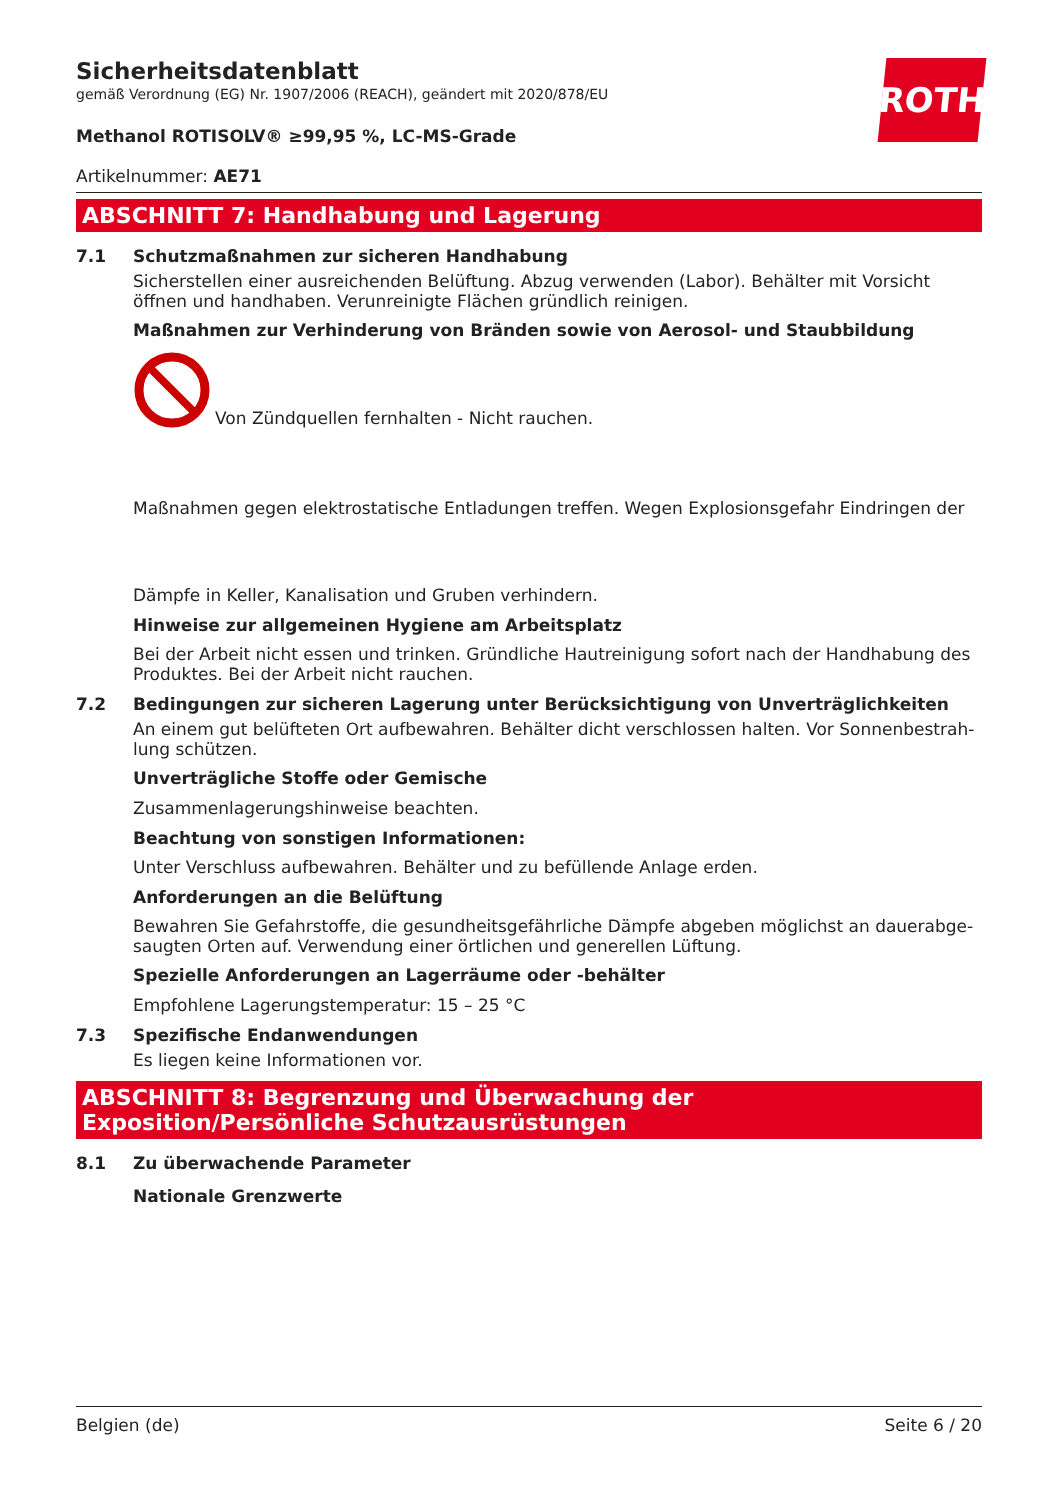ROTH
Sicherheitsdatenblatt
gemäß Verordnung (EG) Nr. 1907/2006 (REACH), geändert mit 2020/878/EU
Methanol ROTISOLV® ≥99,95 %, LC-MS-Grade
Artikelnummer: AE71
ABSCHNITT 7: Handhabung und Lagerung
7.1 Schutzmaßnahmen zur sicheren Handhabung
Sicherstellen einer ausreichenden Belüftung. Abzug verwenden (Labor). Behälter mit Vorsicht öffnen und handhaben. Verunreinigte Flächen gründlich reinigen.
Maßnahmen zur Verhinderung von Bränden sowie von Aerosol- und Staubbildung
Von Zündquellen fernhalten - Nicht rauchen.
Maßnahmen gegen elektrostatische Entladungen treffen. Wegen Explosionsgefahr Eindringen der
Dämpfe in Keller, Kanalisation und Gruben verhindern.
Hinweise zur allgemeinen Hygiene am Arbeitsplatz
Bei der Arbeit nicht essen und trinken. Gründliche Hautreinigung sofort nach der Handhabung des Produktes. Bei der Arbeit nicht rauchen.
7.2 Bedingungen zur sicheren Lagerung unter Berücksichtigung von Unverträglichkeiten
An einem gut belüfteten Ort aufbewahren. Behälter dicht verschlossen halten. Vor Sonnenbestrah-lung schützen.
Unverträgliche Stoffe oder Gemische
Zusammenlagerungshinweise beachten.
Beachtung von sonstigen Informationen:
Unter Verschluss aufbewahren. Behälter und zu befüllende Anlage erden.
Anforderungen an die Belüftung
Bewahren Sie Gefahrstoffe, die gesundheitsgefährliche Dämpfe abgeben möglichst an dauerabge-saugten Orten auf. Verwendung einer örtlichen und generellen Lüftung.
Spezielle Anforderungen an Lagerräume oder -behälter
Empfohlene Lagerungstemperatur: 15 – 25 °C
7.3 Spezifische Endanwendungen
Es liegen keine Informationen vor.
ABSCHNITT 8: Begrenzung und Überwachung der Exposition/Persönliche Schutzausrüstungen
8.1 Zu überwachende Parameter
Nationale Grenzwerte
Belgien (de) Seite 6 / 20